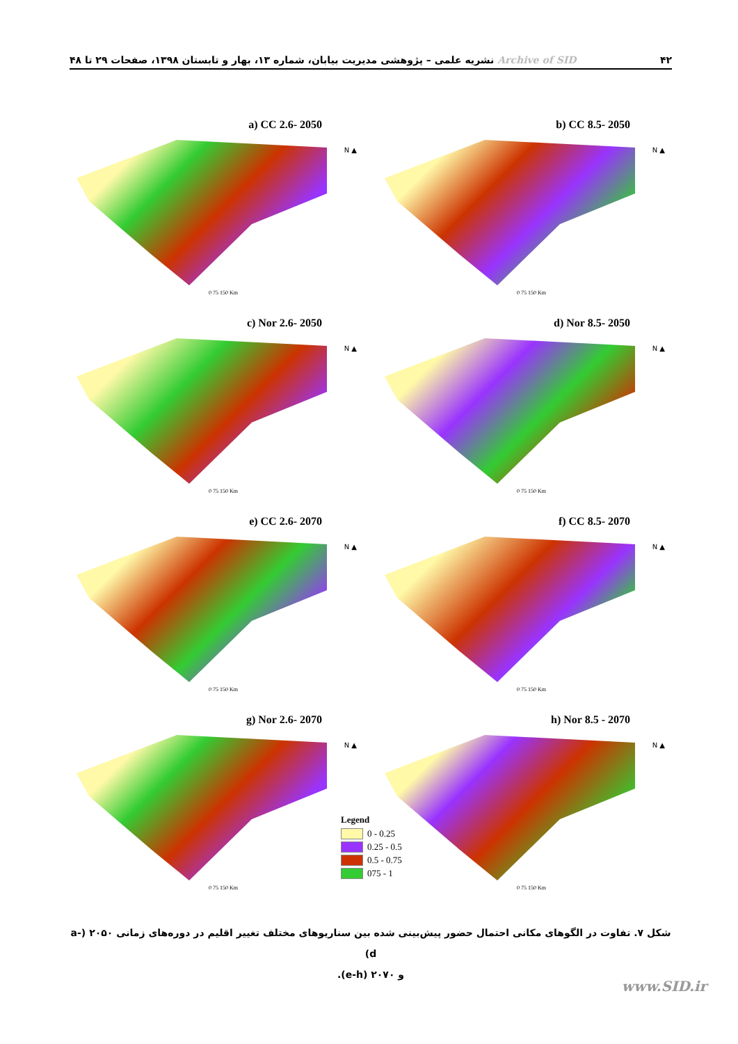Archive of SID نشریه علمی – پژوهشی مدیریت بیابان، شماره ۱۳، بهار و تابستان ۱۳۹۸، صفحات ۲۹ تا ۴۸ ۴۲
a) CC 2.6- 2050
N ▲
0 75 150 Km
b) CC 8.5- 2050
N ▲
0 75 150 Km
c) Nor 2.6- 2050
N ▲
0 75 150 Km
d) Nor 8.5- 2050
N ▲
0 75 150 Km
e) CC 2.6- 2070
N ▲
0 75 150 Km
f) CC 8.5- 2070
N ▲
0 75 150 Km
g) Nor 2.6- 2070
N ▲
0 75 150 Km
h) Nor 8.5 - 2070
N ▲
0 75 150 Km
Legend
0 - 0.25
0.25 - 0.5
0.5 - 0.75
075 - 1
شکل ۷. تفاوت در الگوهای مکانی احتمال حضور پیش‌بینی شده بین سناریوهای مختلف تغییر اقلیم در دوره‌های زمانی ۲۰۵۰ (a-d)
و ۲۰۷۰ (e-h).
www.SID.ir